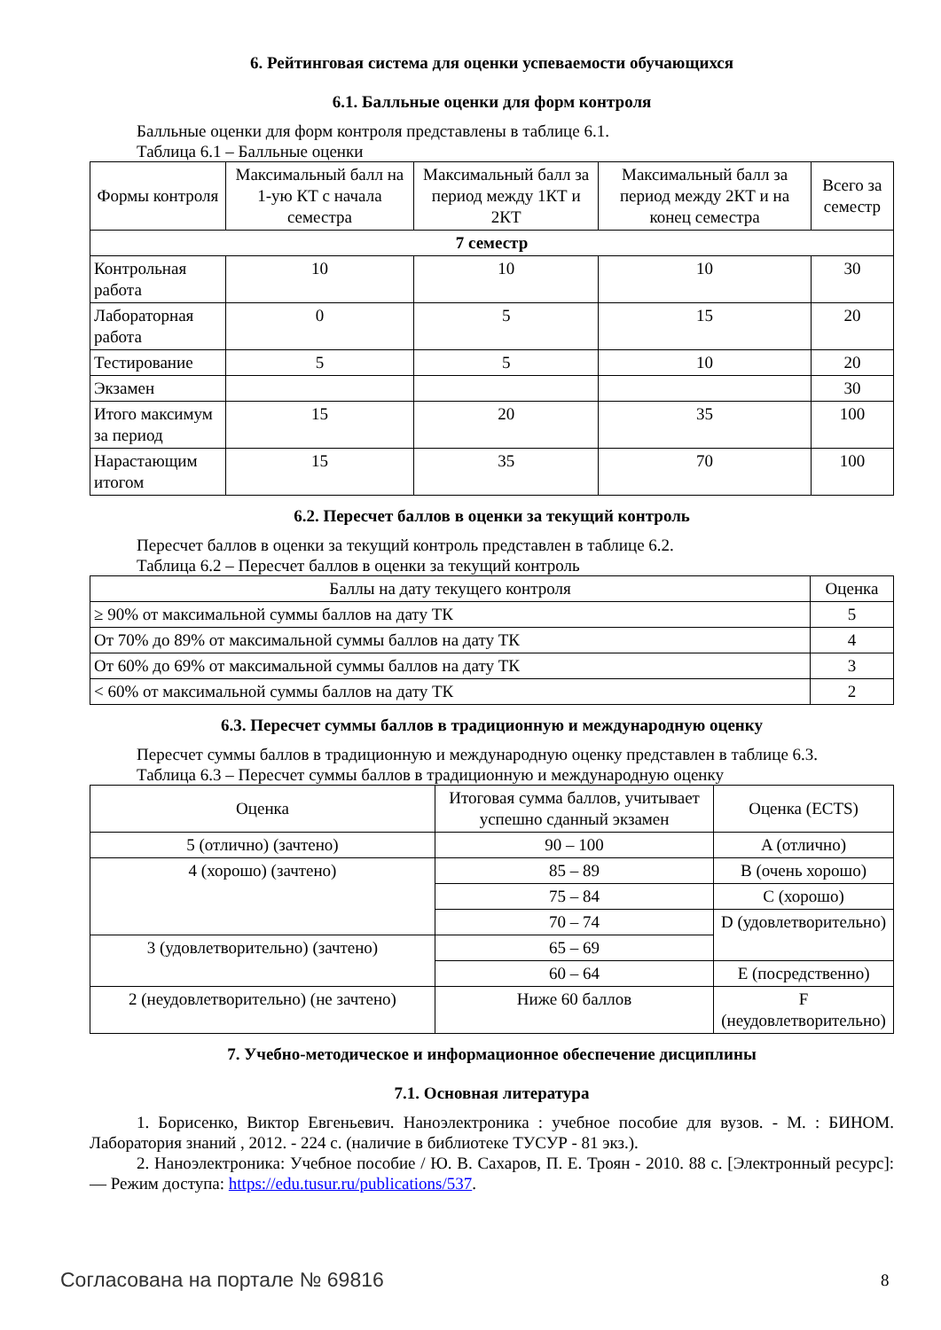6. Рейтинговая система для оценки успеваемости обучающихся
6.1. Балльные оценки для форм контроля
Балльные оценки для форм контроля представлены в таблице 6.1.
Таблица 6.1 – Балльные оценки
| Формы контроля | Максимальный балл на 1-ую КТ с начала семестра | Максимальный балл за период между 1КТ и 2КТ | Максимальный балл за период между 2КТ и на конец семестра | Всего за семестр |
| 7 семестр | | | | |
| Контрольная работа | 10 | 10 | 10 | 30 |
| Лабораторная работа | 0 | 5 | 15 | 20 |
| Тестирование | 5 | 5 | 10 | 20 |
| Экзамен | | | | 30 |
| Итого максимум за период | 15 | 20 | 35 | 100 |
| Нарастающим итогом | 15 | 35 | 70 | 100 |
6.2. Пересчет баллов в оценки за текущий контроль
Пересчет баллов в оценки за текущий контроль представлен в таблице 6.2.
Таблица 6.2 – Пересчет баллов в оценки за текущий контроль
| Баллы на дату текущего контроля | Оценка |
| ≥ 90% от максимальной суммы баллов на дату ТК | 5 |
| От 70% до 89% от максимальной суммы баллов на дату ТК | 4 |
| От 60% до 69% от максимальной суммы баллов на дату ТК | 3 |
| < 60% от максимальной суммы баллов на дату ТК | 2 |
6.3. Пересчет суммы баллов в традиционную и международную оценку
Пересчет суммы баллов в традиционную и международную оценку представлен в таблице 6.3.
Таблица 6.3 – Пересчет суммы баллов в традиционную и международную оценку
| Оценка | Итоговая сумма баллов, учитывает успешно сданный экзамен | Оценка (ECTS) |
| 5 (отлично) (зачтено) | 90 – 100 | A (отлично) |
| 4 (хорошо) (зачтено) | 85 – 89 | B (очень хорошо) |
| | 75 – 84 | C (хорошо) |
| | 70 – 74 | D (удовлетворительно) |
| 3 (удовлетворительно) (зачтено) | 65 – 69 | |
| | 60 – 64 | E (посредственно) |
| 2 (неудовлетворительно) (не зачтено) | Ниже 60 баллов | F (неудовлетворительно) |
7. Учебно-методическое и информационное обеспечение дисциплины
7.1. Основная литература
1. Борисенко, Виктор Евгеньевич. Наноэлектроника : учебное пособие для вузов. - М. : БИНОМ. Лаборатория знаний , 2012. - 224 с. (наличие в библиотеке ТУСУР - 81 экз.).
2. Наноэлектроника: Учебное пособие / Ю. В. Сахаров, П. Е. Троян - 2010. 88 с. [Электронный ресурс]: — Режим доступа: https://edu.tusur.ru/publications/537.
Согласована на портале № 69816 8